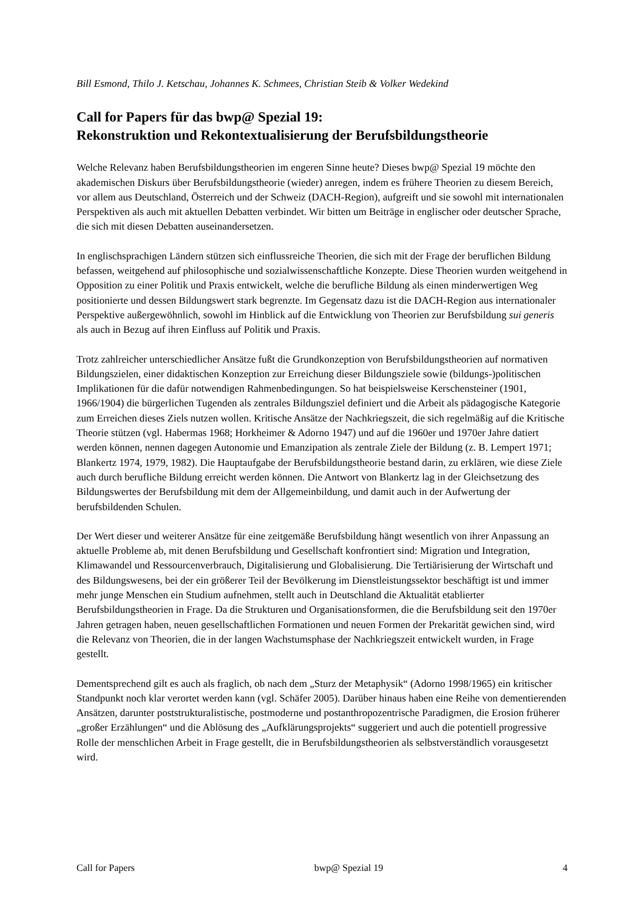Bill Esmond, Thilo J. Ketschau, Johannes K. Schmees, Christian Steib & Volker Wedekind
Call for Papers für das bwp@ Spezial 19:
Rekonstruktion und Rekontextualisierung der Berufsbildungstheorie
Welche Relevanz haben Berufsbildungstheorien im engeren Sinne heute? Dieses bwp@ Spezial 19 möchte den akademischen Diskurs über Berufsbildungstheorie (wieder) anregen, indem es frühere Theorien zu diesem Bereich, vor allem aus Deutschland, Österreich und der Schweiz (DACH-Region), aufgreift und sie sowohl mit internationalen Perspektiven als auch mit aktuellen Debatten verbindet. Wir bitten um Beiträge in englischer oder deutscher Sprache, die sich mit diesen Debatten auseinandersetzen.
In englischsprachigen Ländern stützen sich einflussreiche Theorien, die sich mit der Frage der beruflichen Bildung befassen, weitgehend auf philosophische und sozialwissenschaftliche Konzepte. Diese Theorien wurden weitgehend in Opposition zu einer Politik und Praxis entwickelt, welche die berufliche Bildung als einen minderwertigen Weg positionierte und dessen Bildungswert stark begrenzte. Im Gegensatz dazu ist die DACH-Region aus internationaler Perspektive außergewöhnlich, sowohl im Hinblick auf die Entwicklung von Theorien zur Berufsbildung sui generis als auch in Bezug auf ihren Einfluss auf Politik und Praxis.
Trotz zahlreicher unterschiedlicher Ansätze fußt die Grundkonzeption von Berufsbildungstheorien auf normativen Bildungszielen, einer didaktischen Konzeption zur Erreichung dieser Bildungsziele sowie (bildungs-)politischen Implikationen für die dafür notwendigen Rahmenbedingungen. So hat beispielsweise Kerschensteiner (1901, 1966/1904) die bürgerlichen Tugenden als zentrales Bildungsziel definiert und die Arbeit als pädagogische Kategorie zum Erreichen dieses Ziels nutzen wollen. Kritische Ansätze der Nachkriegszeit, die sich regelmäßig auf die Kritische Theorie stützen (vgl. Habermas 1968; Horkheimer & Adorno 1947) und auf die 1960er und 1970er Jahre datiert werden können, nennen dagegen Autonomie und Emanzipation als zentrale Ziele der Bildung (z. B. Lempert 1971; Blankertz 1974, 1979, 1982). Die Hauptaufgabe der Berufsbildungstheorie bestand darin, zu erklären, wie diese Ziele auch durch berufliche Bildung erreicht werden können. Die Antwort von Blankertz lag in der Gleichsetzung des Bildungswertes der Berufsbildung mit dem der Allgemeinbildung, und damit auch in der Aufwertung der berufsbildenden Schulen.
Der Wert dieser und weiterer Ansätze für eine zeitgemäße Berufsbildung hängt wesentlich von ihrer Anpassung an aktuelle Probleme ab, mit denen Berufsbildung und Gesellschaft konfrontiert sind: Migration und Integration, Klimawandel und Ressourcenverbrauch, Digitalisierung und Globalisierung. Die Tertiärisierung der Wirtschaft und des Bildungswesens, bei der ein größerer Teil der Bevölkerung im Dienstleistungssektor beschäftigt ist und immer mehr junge Menschen ein Studium aufnehmen, stellt auch in Deutschland die Aktualität etablierter Berufsbildungstheorien in Frage. Da die Strukturen und Organisationsformen, die die Berufsbildung seit den 1970er Jahren getragen haben, neuen gesellschaftlichen Formationen und neuen Formen der Prekarität gewichen sind, wird die Relevanz von Theorien, die in der langen Wachstumsphase der Nachkriegszeit entwickelt wurden, in Frage gestellt.
Dementsprechend gilt es auch als fraglich, ob nach dem „Sturz der Metaphysik“ (Adorno 1998/1965) ein kritischer Standpunkt noch klar verortet werden kann (vgl. Schäfer 2005). Darüber hinaus haben eine Reihe von dementierenden Ansätzen, darunter poststrukturalistische, postmoderne und postanthropozentrische Paradigmen, die Erosion früherer „großer Erzählungen“ und die Ablösung des „Aufklärungsprojekts“ suggeriert und auch die potentiell progressive Rolle der menschlichen Arbeit in Frage gestellt, die in Berufsbildungstheorien als selbstverständlich vorausgesetzt wird.
Call for Papers bwp@ Spezial 19 4